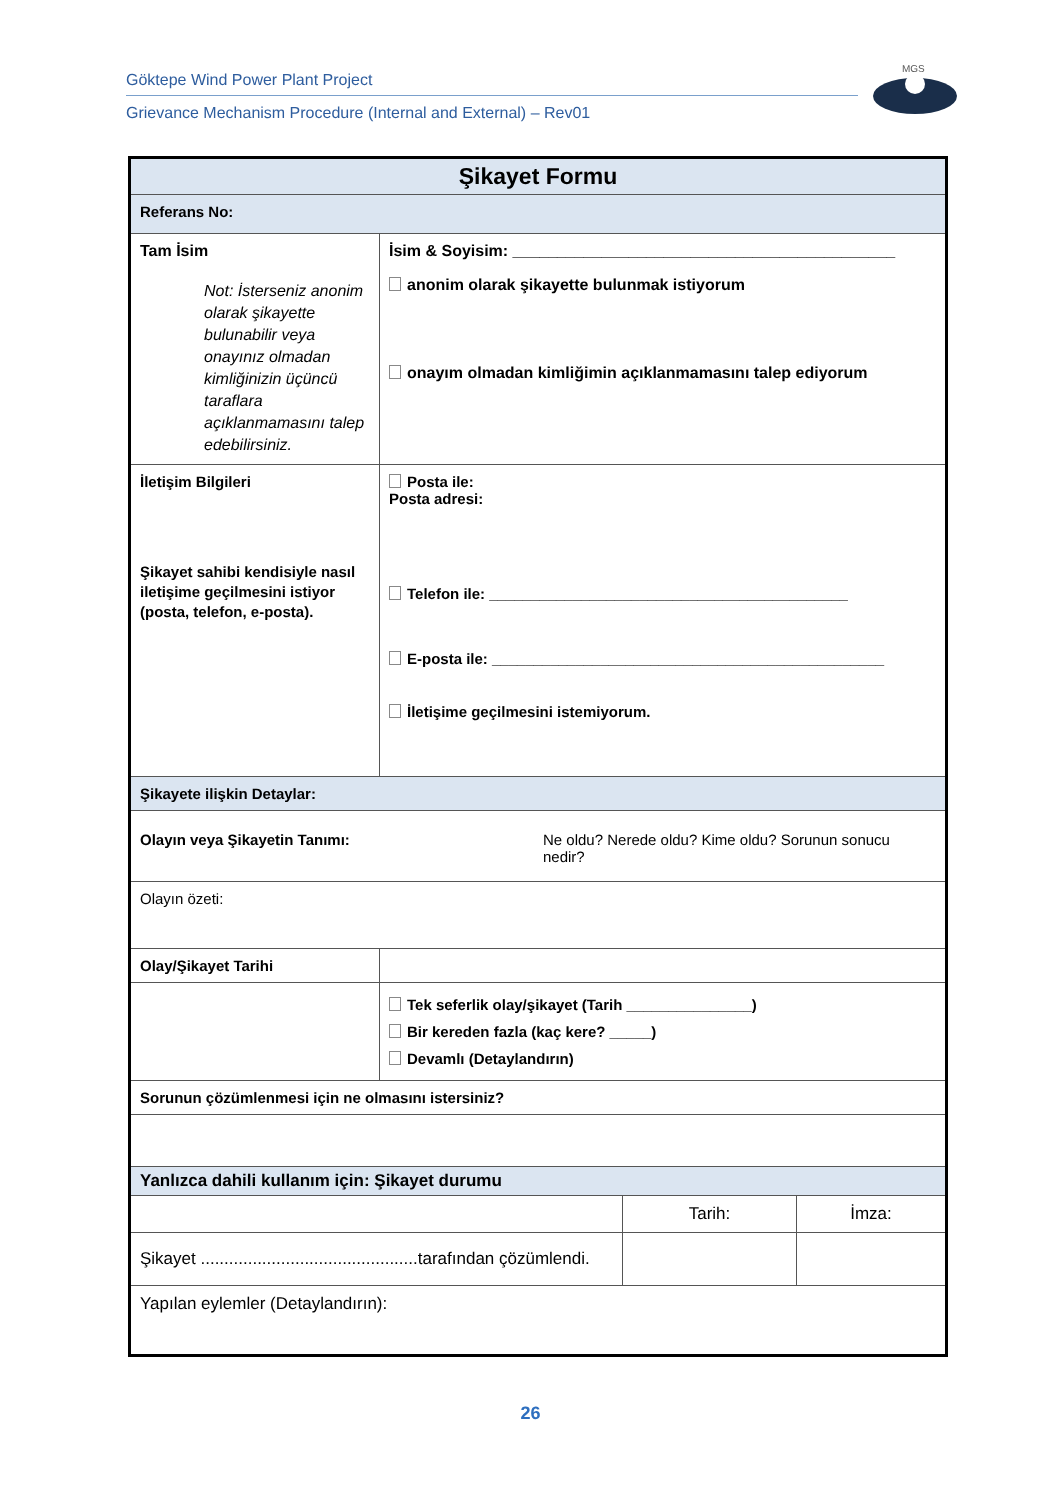Göktepe Wind Power Plant Project
Grievance Mechanism Procedure (Internal and External) – Rev01
MGS
| Şikayet Formu | | | |
| Referans No: | | | |
| Tam İsim Not: İsterseniz anonim olarak şikayette bulunabilir veya onayınız olmadan kimliğinizin üçüncü taraflara açıklanmamasını talep edebilirsiniz. | İsim & Soyisim: ___________________________________________ anonim olarak şikayette bulunmak istiyorum onayım olmadan kimliğimin açıklanmamasını talep ediyorum | | |
| İletişim Bilgileri Şikayet sahibi kendisiyle nasıl iletişime geçilmesini istiyor (posta, telefon, e-posta). | Posta ile: Posta adresi: Telefon ile: ___________________________________________ E-posta ile: _______________________________________________ İletişime geçilmesini istemiyorum. | | |
| Şikayete ilişkin Detaylar: | | | |
| Olayın veya Şikayetin Tanımı: Ne oldu? Nerede oldu? Kime oldu? Sorunun sonucu nedir? | | | |
| Olayın özeti: | | | |
| Olay/Şikayet Tarihi | | | |
| | Tek seferlik olay/şikayet (Tarih _______________) Bir kereden fazla (kaç kere? _____) Devamlı (Detaylandırın) | | |
| Sorunun çözümlenmesi için ne olmasını istersiniz? | | | |
| Yanlızca dahili kullanım için: Şikayet durumu | | | |
| | | Tarih: | İmza: |
| Şikayet ..............................................tarafından çözümlendi. | | | |
| Yapılan eylemler (Detaylandırın): | | | |
26